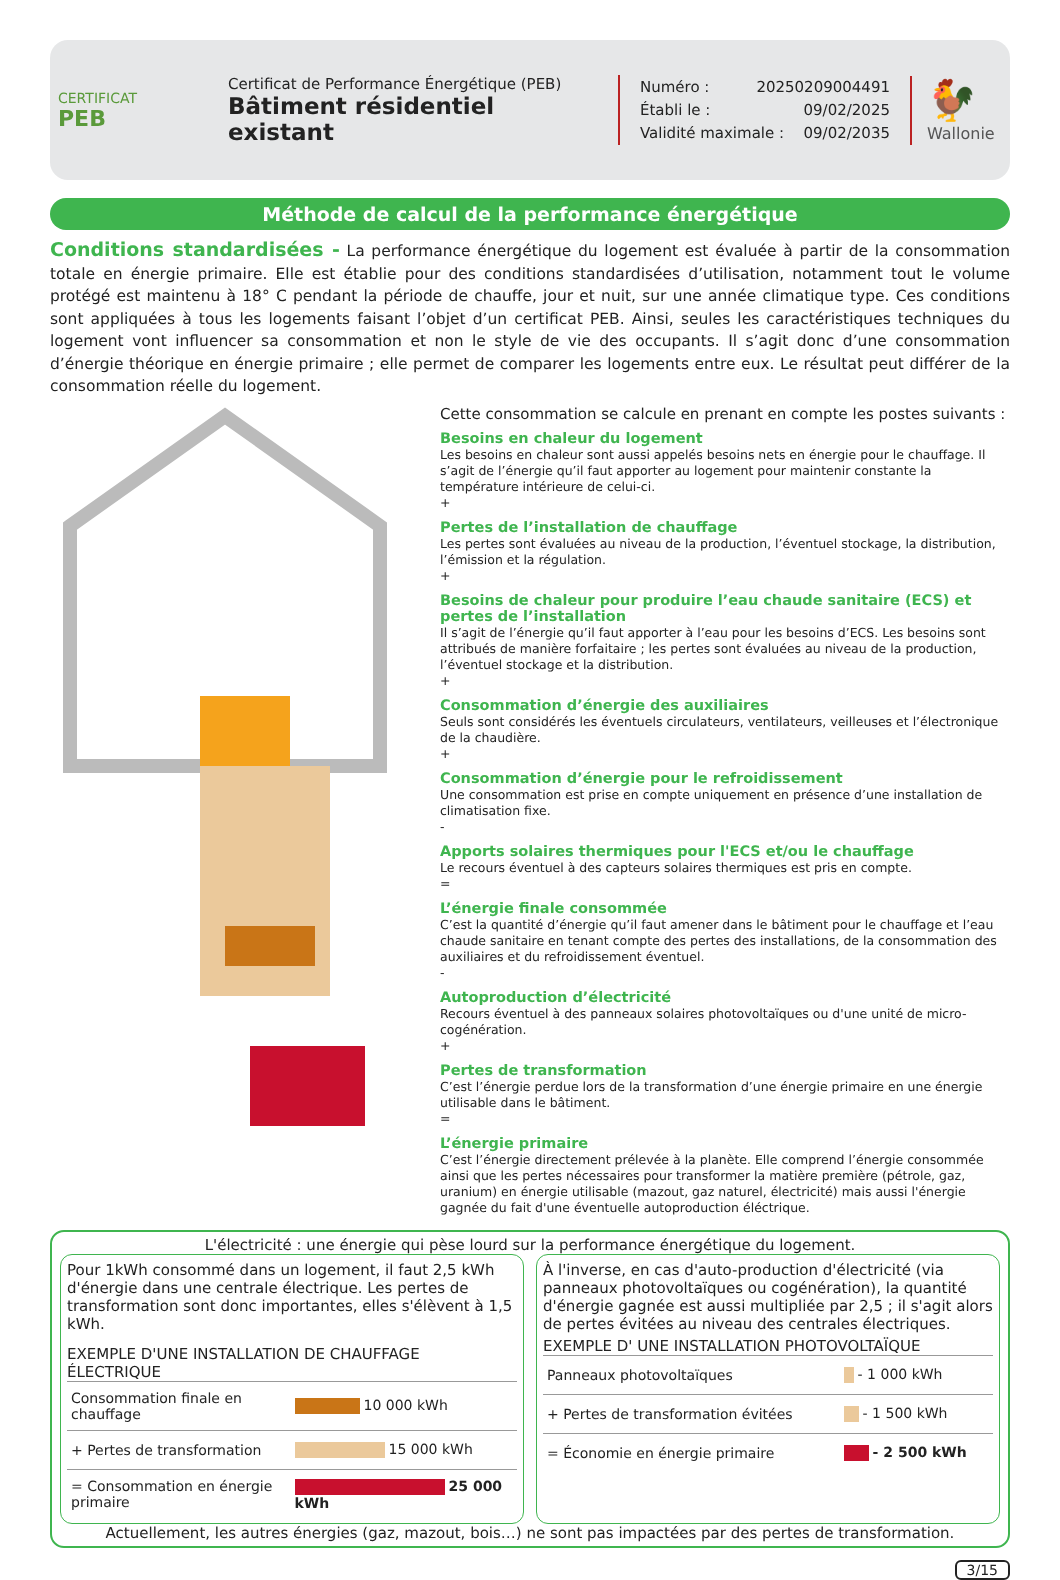CERTIFICAT
PEB
Certificat de Performance Énergétique (PEB)
Bâtiment résidentiel existant
Numéro : 20250209004491
Établi le : 09/02/2025
Validité maximale : 09/02/2035
🐓
Wallonie
Méthode de calcul de la performance énergétique
Conditions standardisées - La performance énergétique du logement est évaluée à partir de la consommation totale en énergie primaire. Elle est établie pour des conditions standardisées d’utilisation, notamment tout le volume protégé est maintenu à 18° C pendant la période de chauffe, jour et nuit, sur une année climatique type. Ces conditions sont appliquées à tous les logements faisant l’objet d’un certificat PEB. Ainsi, seules les caractéristiques techniques du logement vont influencer sa consommation et non le style de vie des occupants. Il s’agit donc d’une consommation d’énergie théorique en énergie primaire ; elle permet de comparer les logements entre eux. Le résultat peut différer de la consommation réelle du logement.
Cette consommation se calcule en prenant en compte les postes suivants :
Besoins en chaleur du logement
Les besoins en chaleur sont aussi appelés besoins nets en énergie pour le chauffage. Il s’agit de l’énergie qu’il faut apporter au logement pour maintenir constante la température intérieure de celui-ci.
+
Pertes de l’installation de chauffage
Les pertes sont évaluées au niveau de la production, l’éventuel stockage, la distribution, l’émission et la régulation.
+
Besoins de chaleur pour produire l’eau chaude sanitaire (ECS) et pertes de l’installation
Il s’agit de l’énergie qu’il faut apporter à l’eau pour les besoins d’ECS. Les besoins sont attribués de manière forfaitaire ; les pertes sont évaluées au niveau de la production, l’éventuel stockage et la distribution.
+
Consommation d’énergie des auxiliaires
Seuls sont considérés les éventuels circulateurs, ventilateurs, veilleuses et l’électronique de la chaudière.
+
Consommation d’énergie pour le refroidissement
Une consommation est prise en compte uniquement en présence d’une installation de climatisation fixe.
-
Apports solaires thermiques pour l'ECS et/ou le chauffage
Le recours éventuel à des capteurs solaires thermiques est pris en compte.
=
L’énergie finale consommée
C’est la quantité d’énergie qu’il faut amener dans le bâtiment pour le chauffage et l’eau chaude sanitaire en tenant compte des pertes des installations, de la consommation des auxiliaires et du refroidissement éventuel.
-
Autoproduction d’électricité
Recours éventuel à des panneaux solaires photovoltaïques ou d'une unité de micro-cogénération.
+
Pertes de transformation
C’est l’énergie perdue lors de la transformation d’une énergie primaire en une énergie utilisable dans le bâtiment.
=
L’énergie primaire
C’est l’énergie directement prélevée à la planète. Elle comprend l’énergie consommée ainsi que les pertes nécessaires pour transformer la matière première (pétrole, gaz, uranium) en énergie utilisable (mazout, gaz naturel, électricité) mais aussi l'énergie gagnée du fait d'une éventuelle autoproduction éléctrique.
L'électricité : une énergie qui pèse lourd sur la performance énergétique du logement.
Pour 1kWh consommé dans un logement, il faut 2,5 kWh d'énergie dans une centrale électrique. Les pertes de transformation sont donc importantes, elles s'élèvent à 1,5 kWh.
EXEMPLE D'UNE INSTALLATION DE CHAUFFAGE ÉLECTRIQUE
| Consommation finale en chauffage | 10 000 kWh |
| + Pertes de transformation | 15 000 kWh |
| = Consommation en énergie primaire | 25 000 kWh |
À l'inverse, en cas d'auto-production d'électricité (via panneaux photovoltaïques ou cogénération), la quantité d'énergie gagnée est aussi multipliée par 2,5 ; il s'agit alors de pertes évitées au niveau des centrales électriques.
EXEMPLE D' UNE INSTALLATION PHOTOVOLTAÏQUE
| Panneaux photovoltaïques | - 1 000 kWh |
| + Pertes de transformation évitées | - 1 500 kWh |
| = Économie en énergie primaire | - 2 500 kWh |
Actuellement, les autres énergies (gaz, mazout, bois…) ne sont pas impactées par des pertes de transformation.
3/15